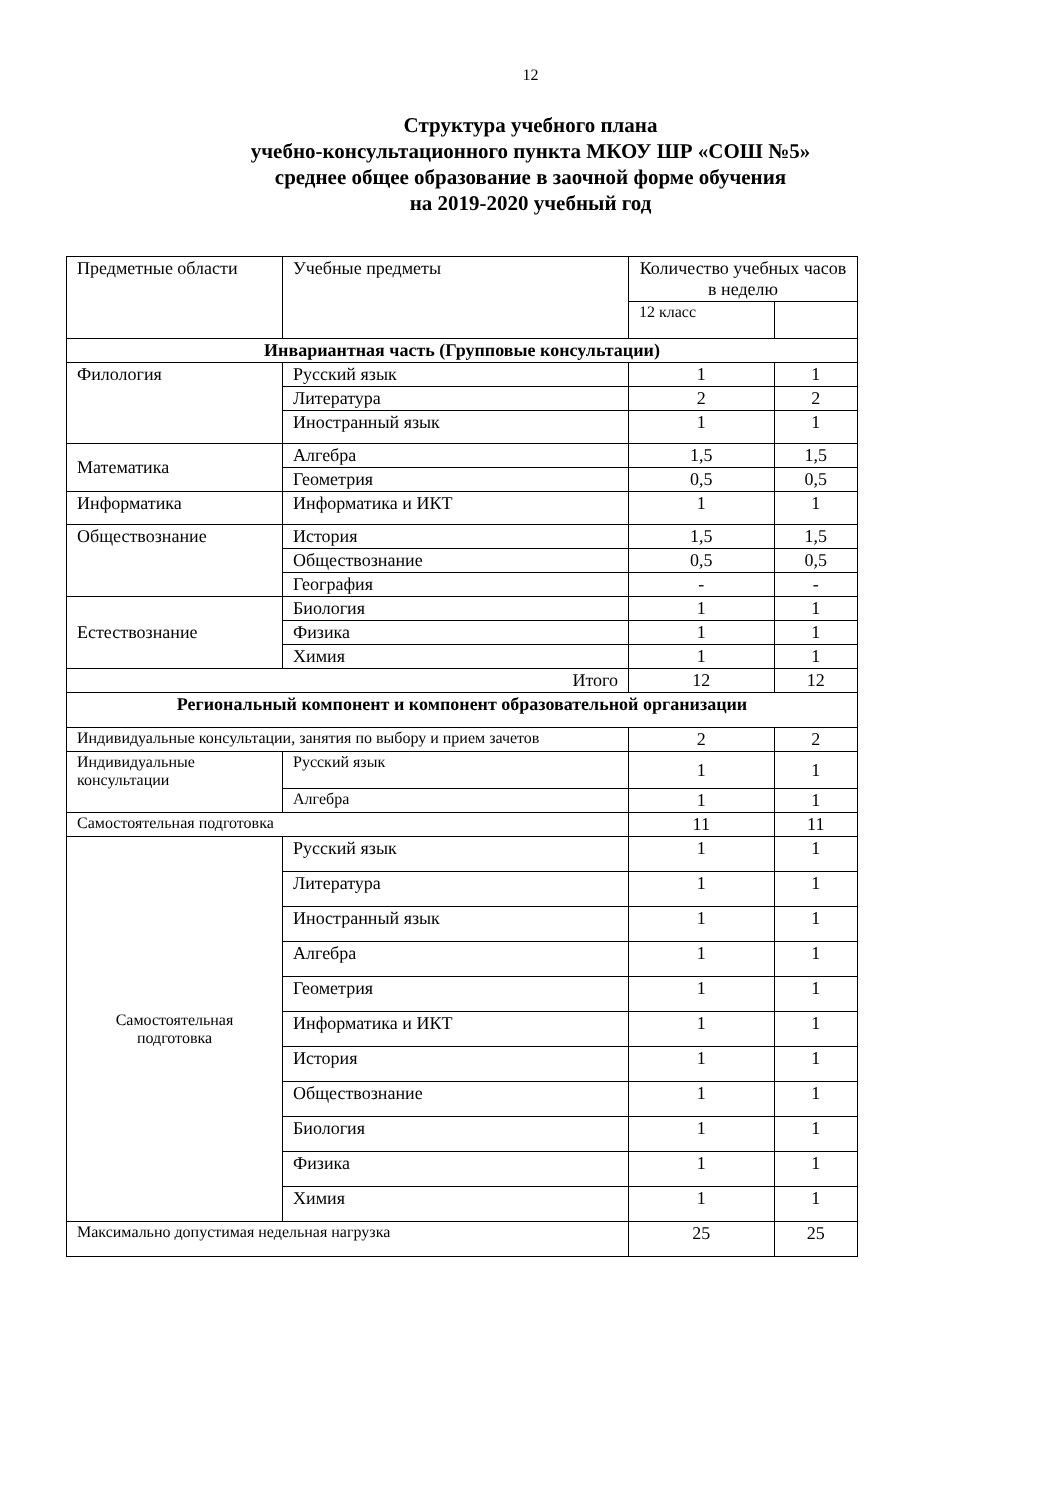12
Структура учебного плана
учебно-консультационного пункта МКОУ ШР «СОШ №5»
среднее общее образование в заочной форме обучения
на 2019-2020 учебный год
| Предметные области | Учебные предметы | Количество учебных часов в неделю | |
| --- | --- | --- | --- |
| | | 12 класс | |
| Инвариантная часть (Групповые консультации) | | | |
| Филология | Русский язык | 1 | 1 |
| | Литература | 2 | 2 |
| | Иностранный язык | 1 | 1 |
| Математика | Алгебра | 1,5 | 1,5 |
| | Геометрия | 0,5 | 0,5 |
| Информатика | Информатика и ИКТ | 1 | 1 |
| Обществознание | История | 1,5 | 1,5 |
| | Обществознание | 0,5 | 0,5 |
| | География | - | - |
| Естествознание | Биология | 1 | 1 |
| | Физика | 1 | 1 |
| | Химия | 1 | 1 |
| Итого | | 12 | 12 |
| Региональный компонент и компонент образовательной организации | | | |
| Индивидуальные консультации, занятия по выбору и прием зачетов | | 2 | 2 |
| Индивидуальные консультации | Русский язык | 1 | 1 |
| | Алгебра | 1 | 1 |
| Самостоятельная подготовка | | 11 | 11 |
| Самостоятельная подготовка | Русский язык | 1 | 1 |
| | Литература | 1 | 1 |
| | Иностранный язык | 1 | 1 |
| | Алгебра | 1 | 1 |
| | Геометрия | 1 | 1 |
| | Информатика и ИКТ | 1 | 1 |
| | История | 1 | 1 |
| | Обществознание | 1 | 1 |
| | Биология | 1 | 1 |
| | Физика | 1 | 1 |
| | Химия | 1 | 1 |
| Максимально допустимая недельная нагрузка | | 25 | 25 |